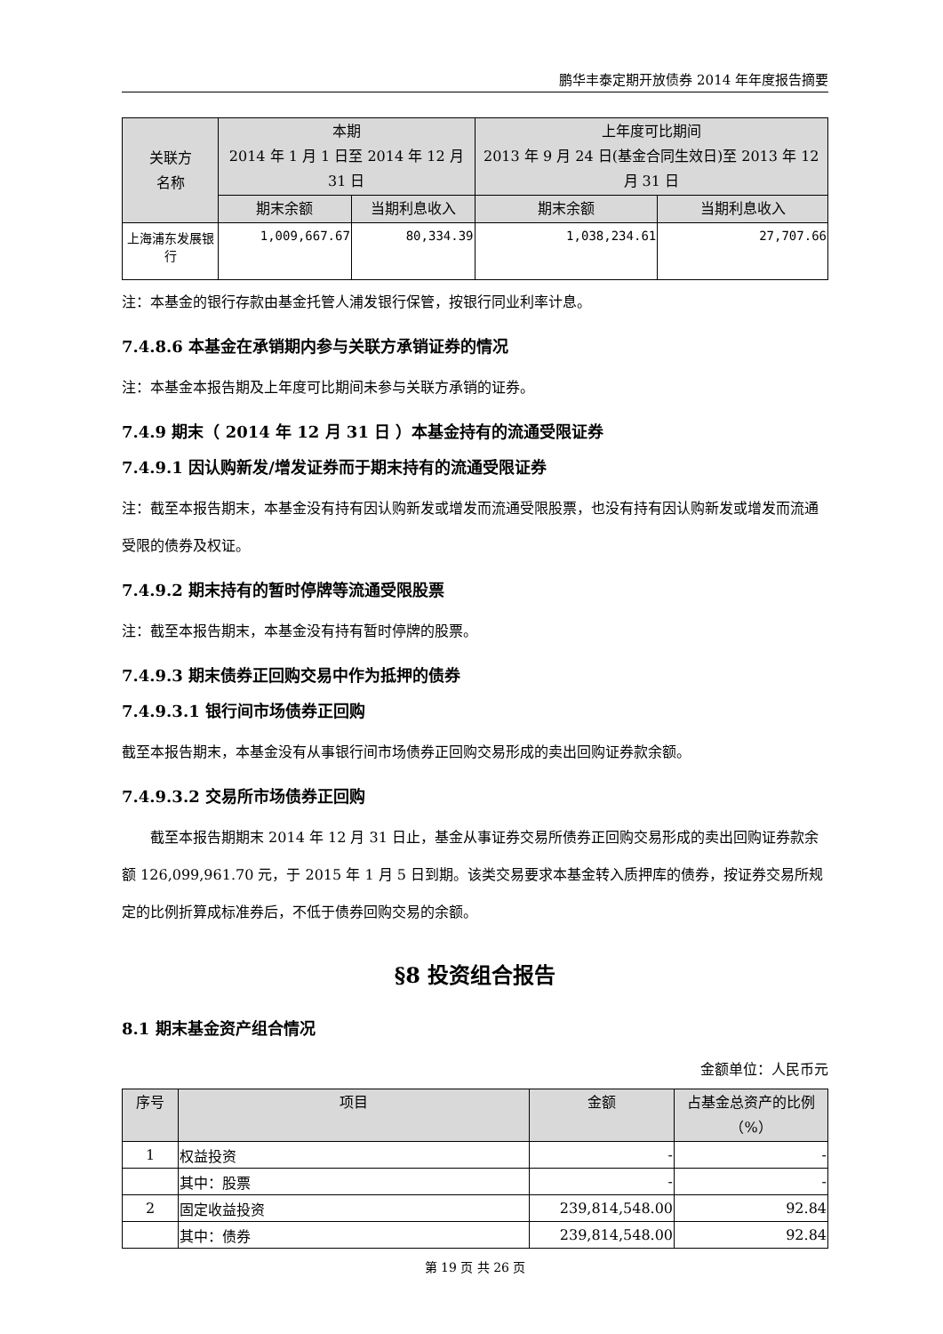鹏华丰泰定期开放债券 2014 年年度报告摘要
| 关联方 名称 | 本期 2014 年 1 月 1 日至 2014 年 12 月 31 日 | | 上年度可比期间 2013 年 9 月 24 日(基金合同生效日)至 2013 年 12 月 31 日 | |
| --- | --- | --- | --- | --- |
| | 期末余额 | 当期利息收入 | 期末余额 | 当期利息收入 |
| 上海浦东发展银行 | 1,009,667.67 | 80,334.39 | 1,038,234.61 | 27,707.66 |
注：本基金的银行存款由基金托管人浦发银行保管，按银行同业利率计息。
7.4.8.6 本基金在承销期内参与关联方承销证券的情况
注：本基金本报告期及上年度可比期间未参与关联方承销的证券。
7.4.9 期末（ 2014 年 12 月 31 日 ）本基金持有的流通受限证券
7.4.9.1 因认购新发/增发证券而于期末持有的流通受限证券
注：截至本报告期末，本基金没有持有因认购新发或增发而流通受限股票，也没有持有因认购新发或增发而流通受限的债券及权证。
7.4.9.2 期末持有的暂时停牌等流通受限股票
注：截至本报告期末，本基金没有持有暂时停牌的股票。
7.4.9.3 期末债券正回购交易中作为抵押的债券
7.4.9.3.1 银行间市场债券正回购
截至本报告期末，本基金没有从事银行间市场债券正回购交易形成的卖出回购证券款余额。
7.4.9.3.2 交易所市场债券正回购
截至本报告期期末 2014 年 12 月 31 日止，基金从事证券交易所债券正回购交易形成的卖出回购证券款余额 126,099,961.70 元，于 2015 年 1 月 5 日到期。该类交易要求本基金转入质押库的债券，按证券交易所规定的比例折算成标准券后，不低于债券回购交易的余额。
§8 投资组合报告
8.1 期末基金资产组合情况
金额单位：人民币元
| 序号 | 项目 | 金额 | 占基金总资产的比例（%） |
| --- | --- | --- | --- |
| 1 | 权益投资 | - | - |
| | 其中：股票 | - | - |
| 2 | 固定收益投资 | 239,814,548.00 | 92.84 |
| | 其中：债券 | 239,814,548.00 | 92.84 |
第 19 页 共 26 页